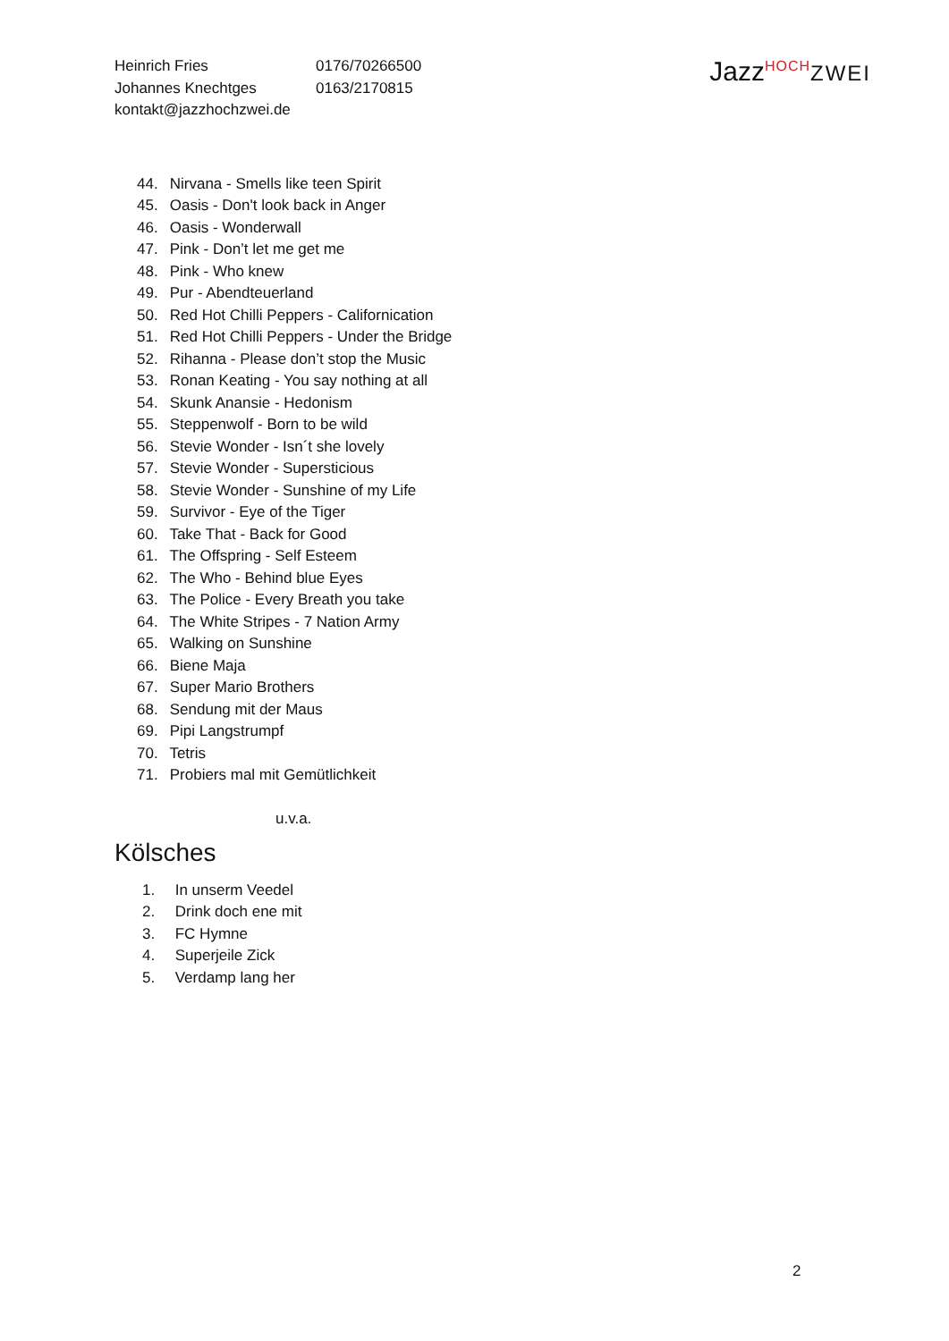Heinrich Fries
Johannes Knechtges
kontakt@jazzhochzwei.de
0176/70266500
0163/2170815
Jazz<sup>HOCH</sup>ZWEI
44. Nirvana - Smells like teen Spirit
45. Oasis - Don't look back in Anger
46. Oasis - Wonderwall
47. Pink - Don’t let me get me
48. Pink - Who knew
49. Pur - Abendteuerland
50. Red Hot Chilli Peppers - Californication
51. Red Hot Chilli Peppers - Under the Bridge
52. Rihanna - Please don’t stop the Music
53. Ronan Keating - You say nothing at all
54. Skunk Anansie - Hedonism
55. Steppenwolf - Born to be wild
56. Stevie Wonder - Isn´t she lovely
57. Stevie Wonder - Supersticious
58. Stevie Wonder - Sunshine of my Life
59. Survivor - Eye of the Tiger
60. Take That - Back for Good
61. The Offspring - Self Esteem
62. The Who - Behind blue Eyes
63. The Police - Every Breath you take
64. The White Stripes - 7 Nation Army
65. Walking on Sunshine
66. Biene Maja
67. Super Mario Brothers
68. Sendung mit der Maus
69. Pipi Langstrumpf
70. Tetris
71. Probiers mal mit Gemütlichkeit
u.v.a.
Kölsches
1. In unserm Veedel
2. Drink doch ene mit
3. FC Hymne
4. Superjeile Zick
5. Verdamp lang her
2